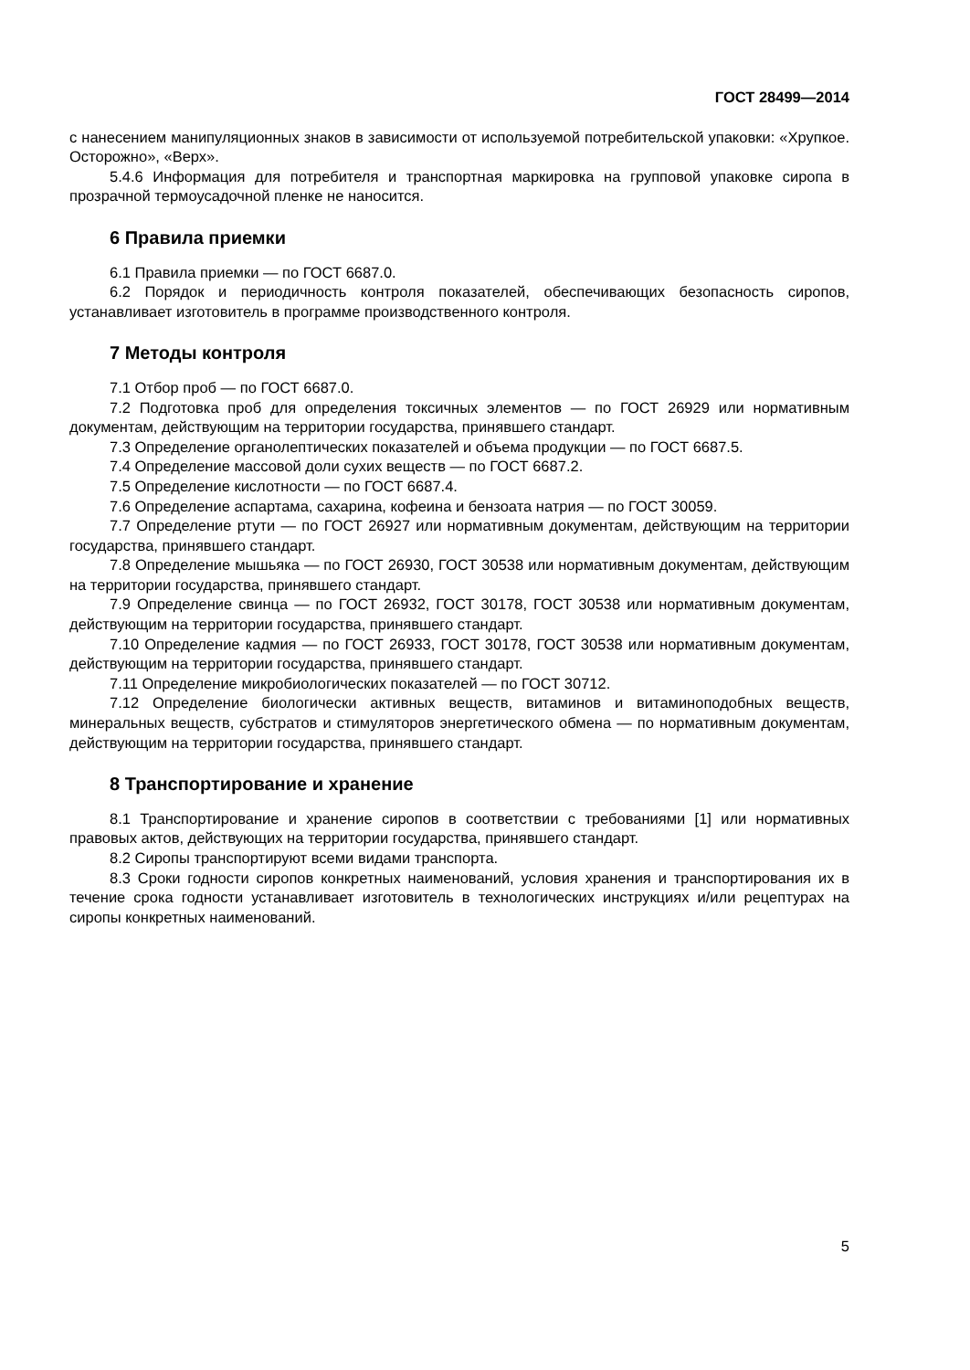ГОСТ 28499—2014
с нанесением манипуляционных знаков в зависимости от используемой потребительской упаковки: «Хрупкое. Осторожно», «Верх».
5.4.6 Информация для потребителя и транспортная маркировка на групповой упаковке сиропа в прозрачной термоусадочной пленке не наносится.
6 Правила приемки
6.1 Правила приемки — по ГОСТ 6687.0.
6.2 Порядок и периодичность контроля показателей, обеспечивающих безопасность сиропов, устанавливает изготовитель в программе производственного контроля.
7 Методы контроля
7.1 Отбор проб — по ГОСТ 6687.0.
7.2 Подготовка проб для определения токсичных элементов — по ГОСТ 26929 или нормативным документам, действующим на территории государства, принявшего стандарт.
7.3 Определение органолептических показателей и объема продукции — по ГОСТ 6687.5.
7.4 Определение массовой доли сухих веществ — по ГОСТ 6687.2.
7.5 Определение кислотности — по ГОСТ 6687.4.
7.6 Определение аспартама, сахарина, кофеина и бензоата натрия — по ГОСТ 30059.
7.7 Определение ртути — по ГОСТ 26927 или нормативным документам, действующим на территории государства, принявшего стандарт.
7.8 Определение мышьяка — по ГОСТ 26930, ГОСТ 30538 или нормативным документам, действующим на территории государства, принявшего стандарт.
7.9 Определение свинца — по ГОСТ 26932, ГОСТ 30178, ГОСТ 30538 или нормативным документам, действующим на территории государства, принявшего стандарт.
7.10 Определение кадмия — по ГОСТ 26933, ГОСТ 30178, ГОСТ 30538 или нормативным документам, действующим на территории государства, принявшего стандарт.
7.11 Определение микробиологических показателей — по ГОСТ 30712.
7.12 Определение биологически активных веществ, витаминов и витаминоподобных веществ, минеральных веществ, субстратов и стимуляторов энергетического обмена — по нормативным документам, действующим на территории государства, принявшего стандарт.
8 Транспортирование и хранение
8.1 Транспортирование и хранение сиропов в соответствии с требованиями [1] или нормативных правовых актов, действующих на территории государства, принявшего стандарт.
8.2 Сиропы транспортируют всеми видами транспорта.
8.3 Сроки годности сиропов конкретных наименований, условия хранения и транспортирования их в течение срока годности устанавливает изготовитель в технологических инструкциях и/или рецептурах на сиропы конкретных наименований.
5